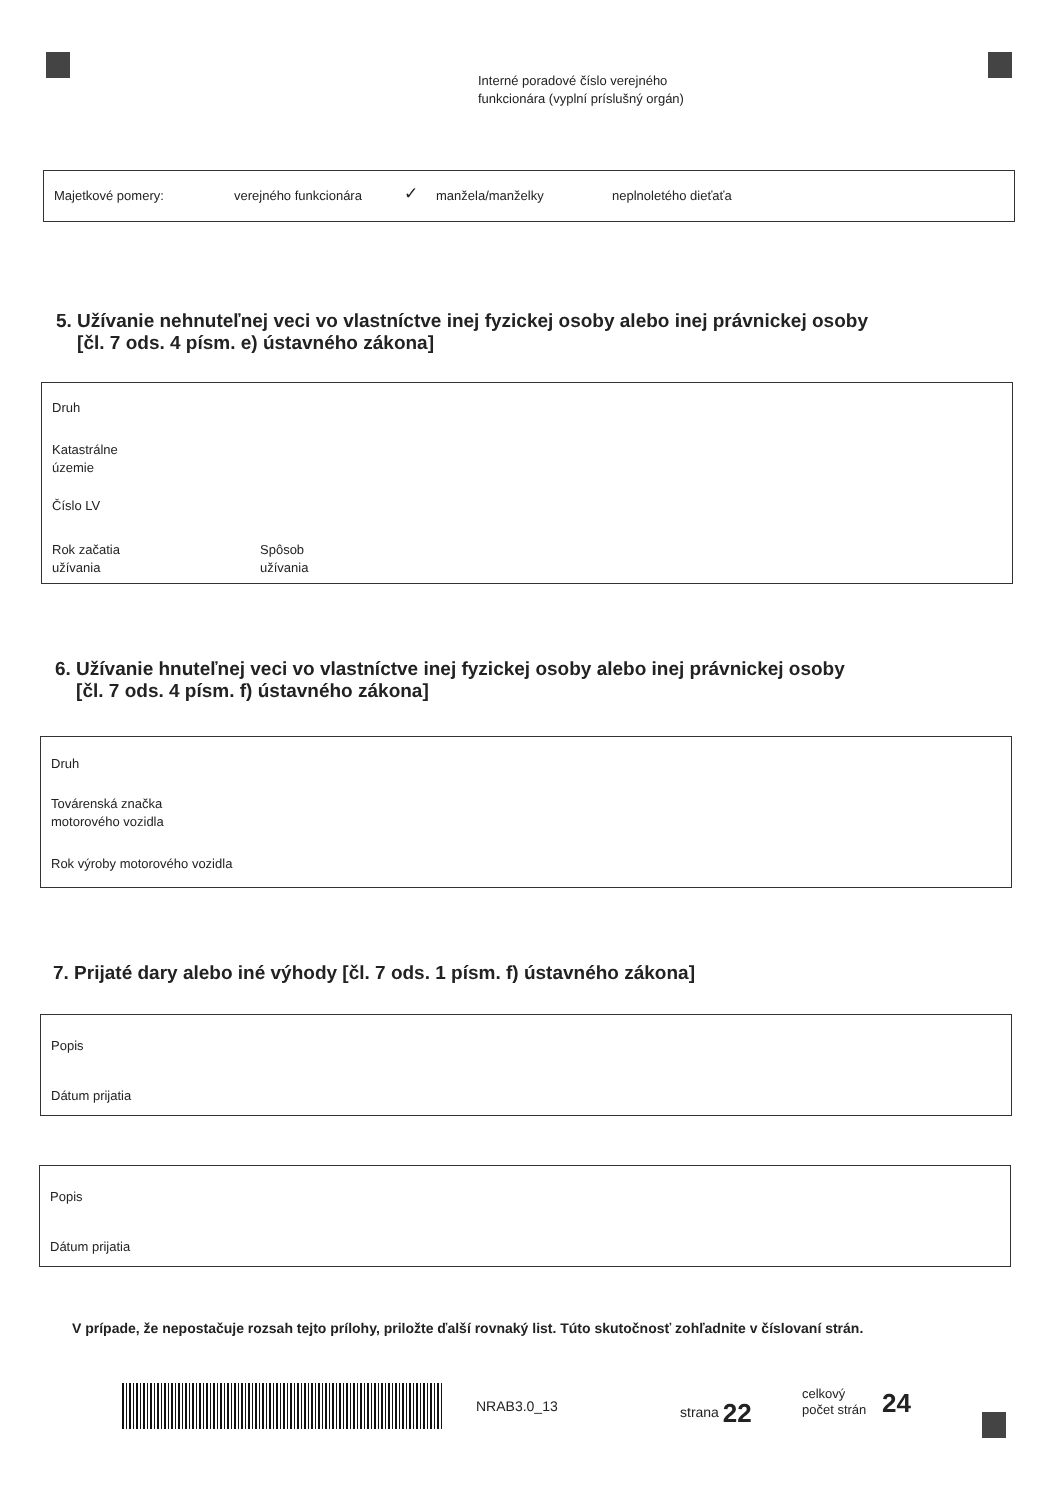Interné poradové číslo verejného
funkcionára (vyplní príslušný orgán)
Majetkové pomery: verejného funkcionára ✓ manžela/manželky neplnoletého dieťaťa
5. Užívanie nehnuteľnej veci vo vlastníctve inej fyzickej osoby alebo inej právnickej osoby
[čl. 7 ods. 4 písm. e) ústavného zákona]
Druh
Katastrálne
územie
Číslo LV
Rok začatia
užívania
Spôsob
užívania
6. Užívanie hnuteľnej veci vo vlastníctve inej fyzickej osoby alebo inej právnickej osoby
[čl. 7 ods. 4 písm. f) ústavného zákona]
Druh
Továrenská značka
motorového vozidla
Rok výroby motorového vozidla
7. Prijaté dary alebo iné výhody [čl. 7 ods. 1 písm. f) ústavného zákona]
Popis
Dátum prijatia
Popis
Dátum prijatia
V prípade, že nepostačuje rozsah tejto prílohy, priložte ďalší rovnaký list. Túto skutočnosť zohľadnite v číslovaní strán.
NRAB3.0_13 strana 22
celkový
počet strán
24